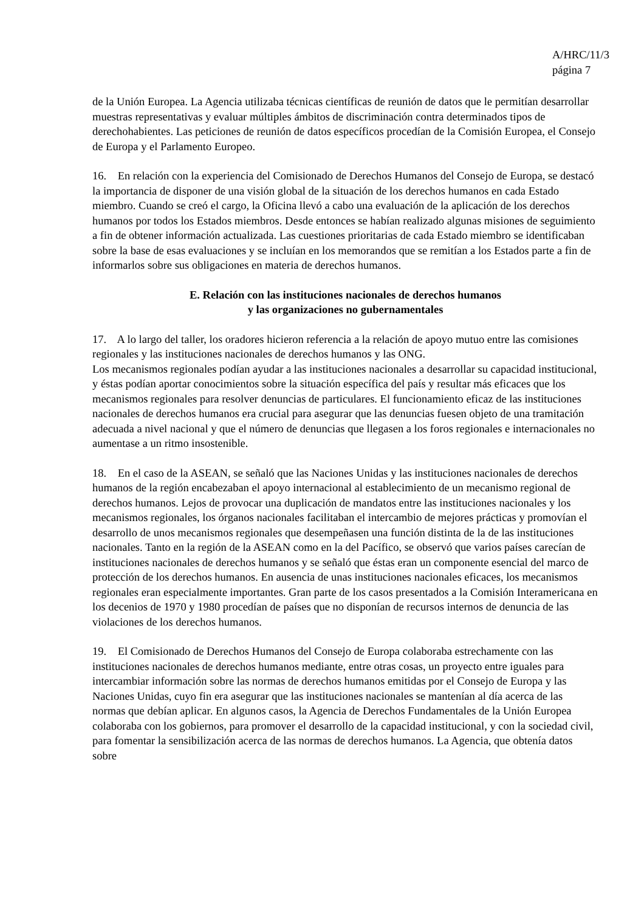A/HRC/11/3
página 7
de la Unión Europea. La Agencia utilizaba técnicas científicas de reunión de datos que le permitían desarrollar muestras representativas y evaluar múltiples ámbitos de discriminación contra determinados tipos de derechohabientes. Las peticiones de reunión de datos específicos procedían de la Comisión Europea, el Consejo de Europa y el Parlamento Europeo.
16. En relación con la experiencia del Comisionado de Derechos Humanos del Consejo de Europa, se destacó la importancia de disponer de una visión global de la situación de los derechos humanos en cada Estado miembro. Cuando se creó el cargo, la Oficina llevó a cabo una evaluación de la aplicación de los derechos humanos por todos los Estados miembros. Desde entonces se habían realizado algunas misiones de seguimiento a fin de obtener información actualizada. Las cuestiones prioritarias de cada Estado miembro se identificaban sobre la base de esas evaluaciones y se incluían en los memorandos que se remitían a los Estados parte a fin de informarlos sobre sus obligaciones en materia de derechos humanos.
E. Relación con las instituciones nacionales de derechos humanos
y las organizaciones no gubernamentales
17. A lo largo del taller, los oradores hicieron referencia a la relación de apoyo mutuo entre las comisiones regionales y las instituciones nacionales de derechos humanos y las ONG.
Los mecanismos regionales podían ayudar a las instituciones nacionales a desarrollar su capacidad institucional, y éstas podían aportar conocimientos sobre la situación específica del país y resultar más eficaces que los mecanismos regionales para resolver denuncias de particulares. El funcionamiento eficaz de las instituciones nacionales de derechos humanos era crucial para asegurar que las denuncias fuesen objeto de una tramitación adecuada a nivel nacional y que el número de denuncias que llegasen a los foros regionales e internacionales no aumentase a un ritmo insostenible.
18. En el caso de la ASEAN, se señaló que las Naciones Unidas y las instituciones nacionales de derechos humanos de la región encabezaban el apoyo internacional al establecimiento de un mecanismo regional de derechos humanos. Lejos de provocar una duplicación de mandatos entre las instituciones nacionales y los mecanismos regionales, los órganos nacionales facilitaban el intercambio de mejores prácticas y promovían el desarrollo de unos mecanismos regionales que desempeñasen una función distinta de la de las instituciones nacionales. Tanto en la región de la ASEAN como en la del Pacífico, se observó que varios países carecían de instituciones nacionales de derechos humanos y se señaló que éstas eran un componente esencial del marco de protección de los derechos humanos. En ausencia de unas instituciones nacionales eficaces, los mecanismos regionales eran especialmente importantes. Gran parte de los casos presentados a la Comisión Interamericana en los decenios de 1970 y 1980 procedían de países que no disponían de recursos internos de denuncia de las violaciones de los derechos humanos.
19. El Comisionado de Derechos Humanos del Consejo de Europa colaboraba estrechamente con las instituciones nacionales de derechos humanos mediante, entre otras cosas, un proyecto entre iguales para intercambiar información sobre las normas de derechos humanos emitidas por el Consejo de Europa y las Naciones Unidas, cuyo fin era asegurar que las instituciones nacionales se mantenían al día acerca de las normas que debían aplicar. En algunos casos, la Agencia de Derechos Fundamentales de la Unión Europea colaboraba con los gobiernos, para promover el desarrollo de la capacidad institucional, y con la sociedad civil, para fomentar la sensibilización acerca de las normas de derechos humanos. La Agencia, que obtenía datos sobre